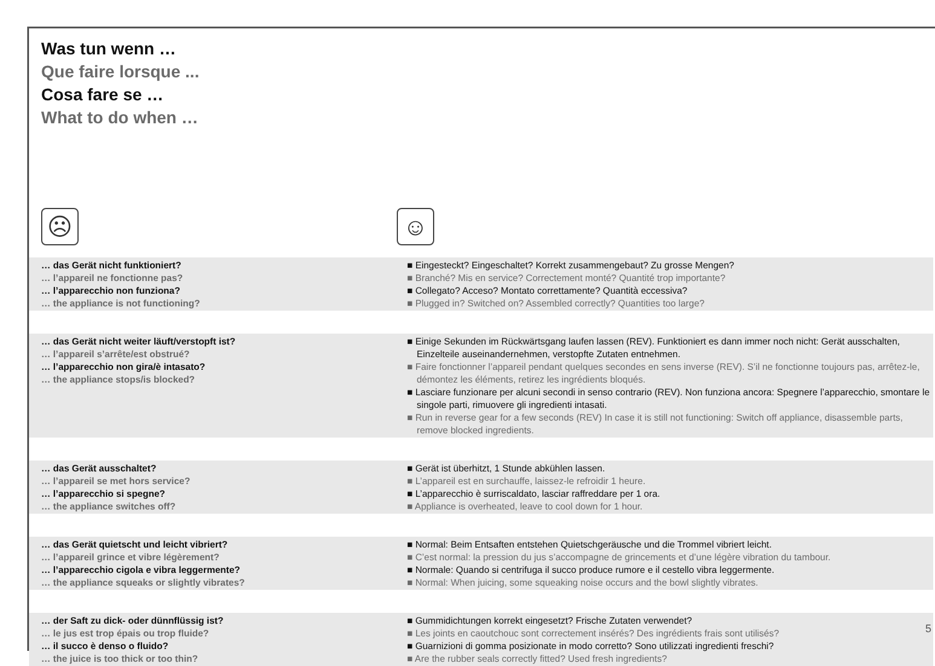Was tun wenn …
Que faire lorsque ...
Cosa fare se …
What to do when …
☹ ☺
| … das Gerät nicht funktioniert? … l’appareil ne fonctionne pas? … l’apparecchio non funziona? … the appliance is not functioning? | ■ Eingesteckt? Eingeschaltet? Korrekt zusammengebaut? Zu grosse Mengen? ■ Branché? Mis en service? Correctement monté? Quantité trop importante? ■ Collegato? Acceso? Montato correttamente? Quantità eccessiva? ■ Plugged in? Switched on? Assembled correctly? Quantities too large? |
| … das Gerät nicht weiter läuft/verstopft ist? … l’appareil s’arrête/est obstrué? … l’apparecchio non gira/è intasato? … the appliance stops/is blocked? | ■ Einige Sekunden im Rückwärtsgang laufen lassen (REV). Funktioniert es dann immer noch nicht: Gerät ausschalten, Einzelteile auseinandernehmen, verstopfte Zutaten entnehmen. ■ Faire fonctionner l’appareil pendant quelques secondes en sens inverse (REV). S’il ne fonctionne toujours pas, arrêtez-le, démontez les éléments, retirez les ingrédients bloqués. ■ Lasciare funzionare per alcuni secondi in senso contrario (REV). Non funziona ancora: Spegnere l’apparecchio, smontare le singole parti, rimuovere gli ingredienti intasati. ■ Run in reverse gear for a few seconds (REV) In case it is still not functioning: Switch off appliance, disassemble parts, remove blocked ingredients. |
| … das Gerät ausschaltet? … l’appareil se met hors service? … l’apparecchio si spegne? … the appliance switches off? | ■ Gerät ist überhitzt, 1 Stunde abkühlen lassen. ■ L’appareil est en surchauffe, laissez-le refroidir 1 heure. ■ L’apparecchio è surriscaldato, lasciar raffreddare per 1 ora. ■ Appliance is overheated, leave to cool down for 1 hour. |
| … das Gerät quietscht und leicht vibriert? … l’appareil grince et vibre légèrement? … l’apparecchio cigola e vibra leggermente? … the appliance squeaks or slightly vibrates? | ■ Normal: Beim Entsaften entstehen Quietschgeräusche und die Trommel vibriert leicht. ■ C’est normal: la pression du jus s’accompagne de grincements et d’une légère vibration du tambour. ■ Normale: Quando si centrifuga il succo produce rumore e il cestello vibra leggermente. ■ Normal: When juicing, some squeaking noise occurs and the bowl slightly vibrates. |
| … der Saft zu dick- oder dünnflüssig ist? … le jus est trop épais ou trop fluide? … il succo è denso o fluido? … the juice is too thick or too thin? | ■ Gummidichtungen korrekt eingesetzt? Frische Zutaten verwendet? ■ Les joints en caoutchouc sont correctement insérés? Des ingrédients frais sont utilisés? ■ Guarnizioni di gomma posizionate in modo corretto? Sono utilizzati ingredienti freschi? ■ Are the rubber seals correctly fitted? Used fresh ingredients? |
5